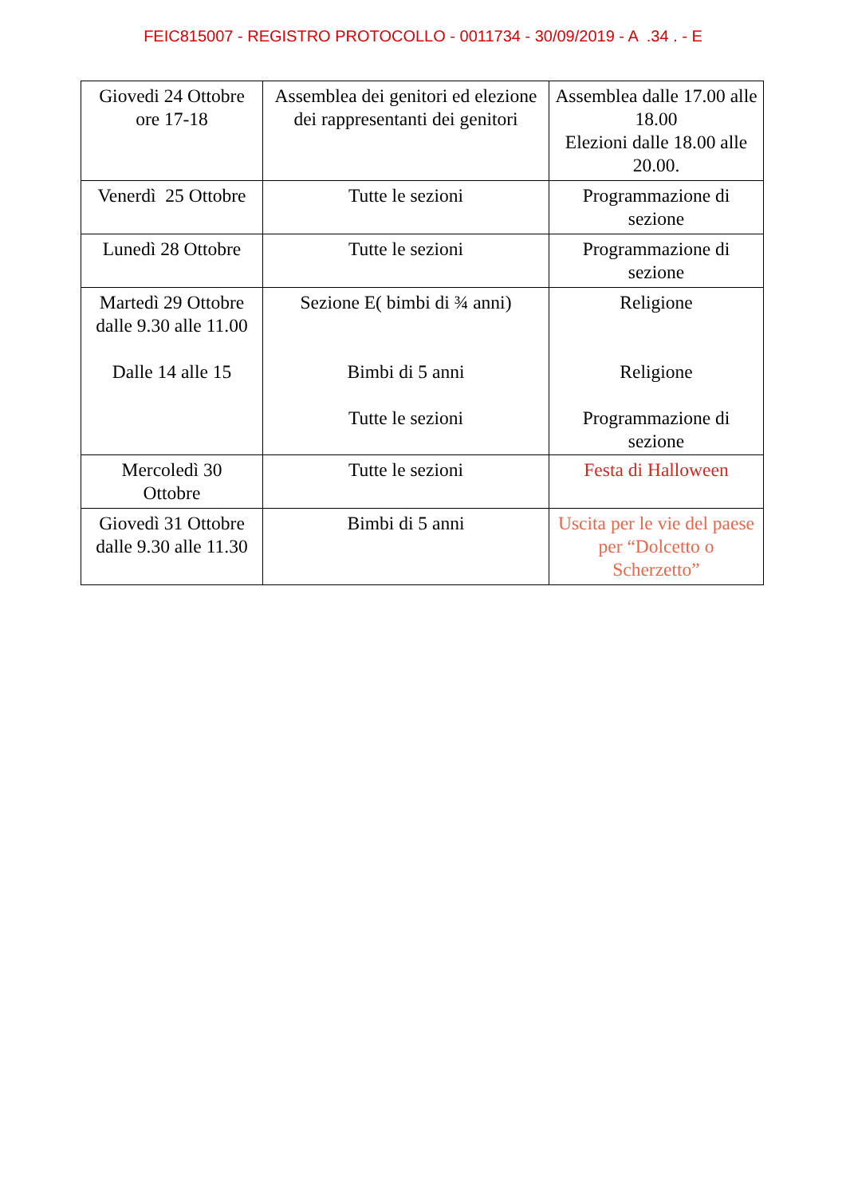FEIC815007 - REGISTRO PROTOCOLLO - 0011734 - 30/09/2019 - A .34 . - E
| Giovedi 24 Ottobre ore 17-18 | Assemblea dei genitori ed elezione dei rappresentanti dei genitori | Assemblea dalle 17.00 alle 18.00 Elezioni dalle 18.00 alle 20.00. |
| Venerdì 25 Ottobre | Tutte le sezioni | Programmazione di sezione |
| Lunedì 28 Ottobre | Tutte le sezioni | Programmazione di sezione |
| Martedì 29 Ottobre dalle 9.30 alle 11.00 Dalle 14 alle 15 | Sezione E( bimbi di ¾ anni) Bimbi di 5 anni Tutte le sezioni | Religione Religione Programmazione di sezione |
| Mercoledì 30 Ottobre | Tutte le sezioni | Festa di Halloween |
| Giovedì 31 Ottobre dalle 9.30 alle 11.30 | Bimbi di 5 anni | Uscita per le vie del paese per “Dolcetto o Scherzetto” |